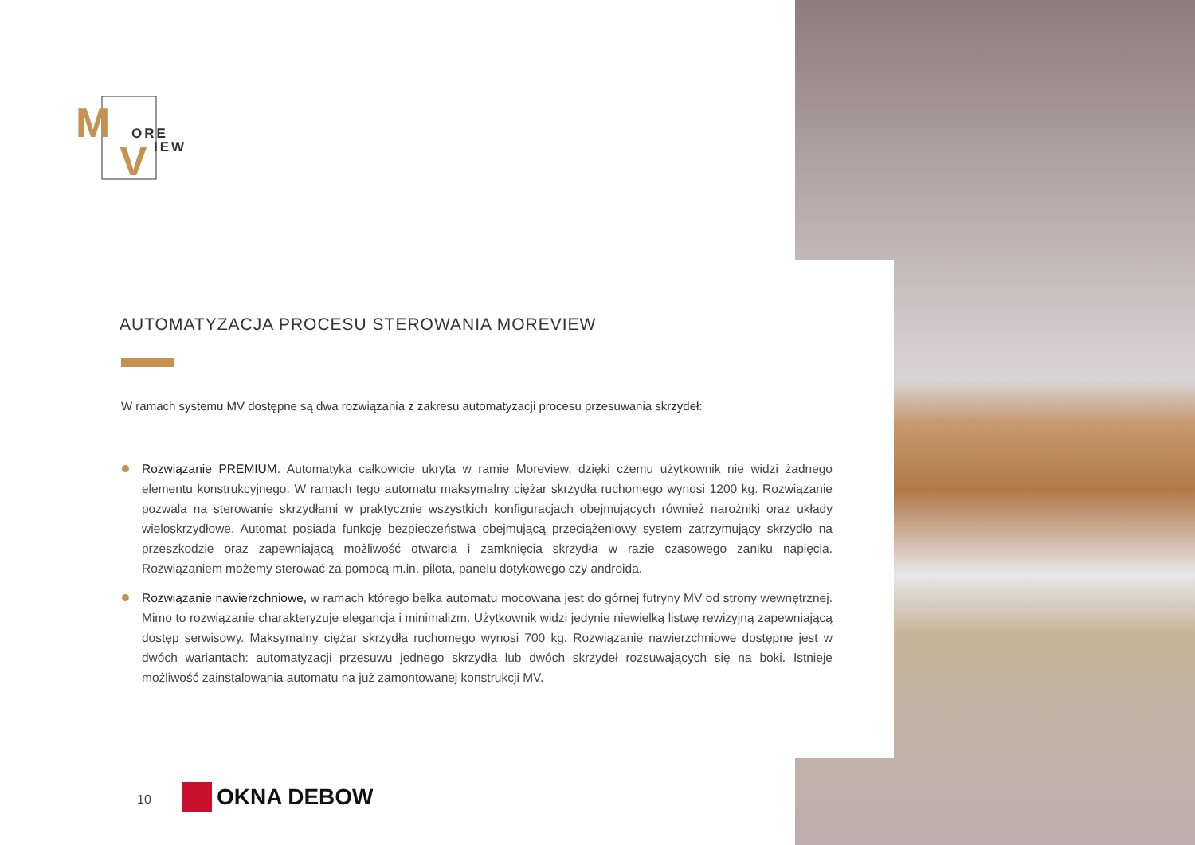M
V
ORE
IEW
AUTOMATYZACJA PROCESU STEROWANIA MOREVIEW
W ramach systemu MV dostępne są dwa rozwiązania z zakresu automatyzacji procesu przesuwania skrzydeł:
Rozwiązanie PREMIUM. Automatyka całkowicie ukryta w ramie Moreview, dzięki czemu użytkownik nie widzi żadnego elementu konstrukcyjnego. W ramach tego automatu maksymalny ciężar skrzydła ruchomego wynosi 1200 kg. Rozwiązanie pozwala na sterowanie skrzydłami w praktycznie wszystkich konfiguracjach obejmujących również narożniki oraz układy wieloskrzydłowe. Automat posiada funkcję bezpieczeństwa obejmującą przeciążeniowy system zatrzymujący skrzydło na przeszkodzie oraz zapewniającą możliwość otwarcia i zamknięcia skrzydła w razie czasowego zaniku napięcia. Rozwiązaniem możemy sterować za pomocą m.in. pilota, panelu dotykowego czy androida.
Rozwiązanie nawierzchniowe, w ramach którego belka automatu mocowana jest do górnej futryny MV od strony wewnętrznej. Mimo to rozwiązanie charakteryzuje elegancja i minimalizm. Użytkownik widzi jedynie niewielką listwę rewizyjną zapewniającą dostęp serwisowy. Maksymalny ciężar skrzydła ruchomego wynosi 700 kg. Rozwiązanie nawierzchniowe dostępne jest w dwóch wariantach: automatyzacji przesuwu jednego skrzydła lub dwóch skrzydeł rozsuwających się na boki. Istnieje możliwość zainstalowania automatu na już zamontowanej konstrukcji MV.
10 OKNA DEBOW